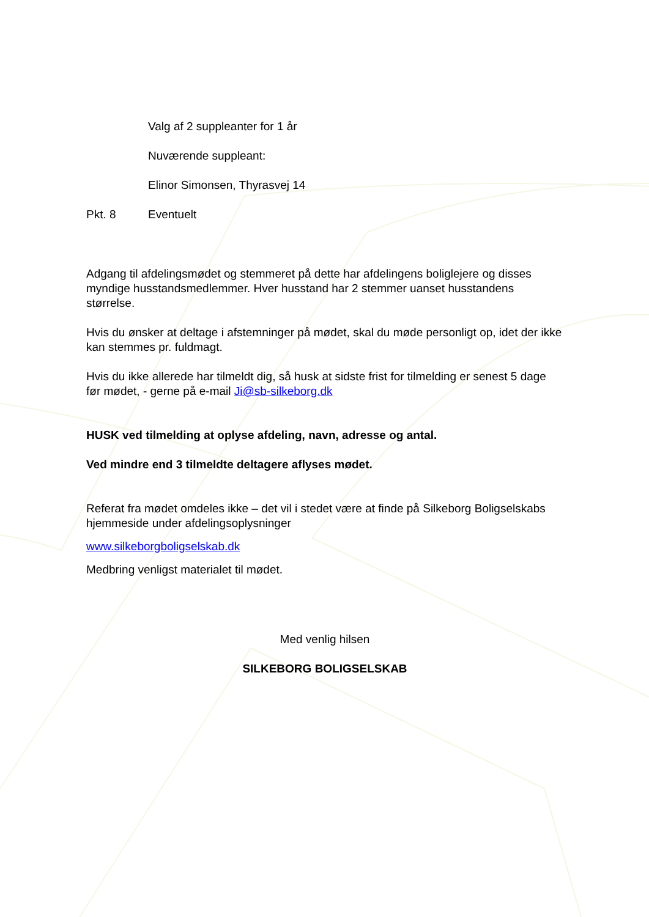Valg af 2 suppleanter for 1 år
Nuværende suppleant:
Elinor Simonsen, Thyrasvej 14
Pkt. 8 Eventuelt
Adgang til afdelingsmødet og stemmeret på dette har afdelingens boliglejere og disses myndige husstandsmedlemmer. Hver husstand har 2 stemmer uanset husstandens størrelse.
Hvis du ønsker at deltage i afstemninger på mødet, skal du møde personligt op, idet der ikke kan stemmes pr. fuldmagt.
Hvis du ikke allerede har tilmeldt dig, så husk at sidste frist for tilmelding er senest 5 dage før mødet, - gerne på e-mail Ji@sb-silkeborg.dk
HUSK ved tilmelding at oplyse afdeling, navn, adresse og antal.
Ved mindre end 3 tilmeldte deltagere aflyses mødet.
Referat fra mødet omdeles ikke – det vil i stedet være at finde på Silkeborg Boligselskabs hjemmeside under afdelingsoplysninger
www.silkeborgboligselskab.dk
Medbring venligst materialet til mødet.
Med venlig hilsen
SILKEBORG BOLIGSELSKAB